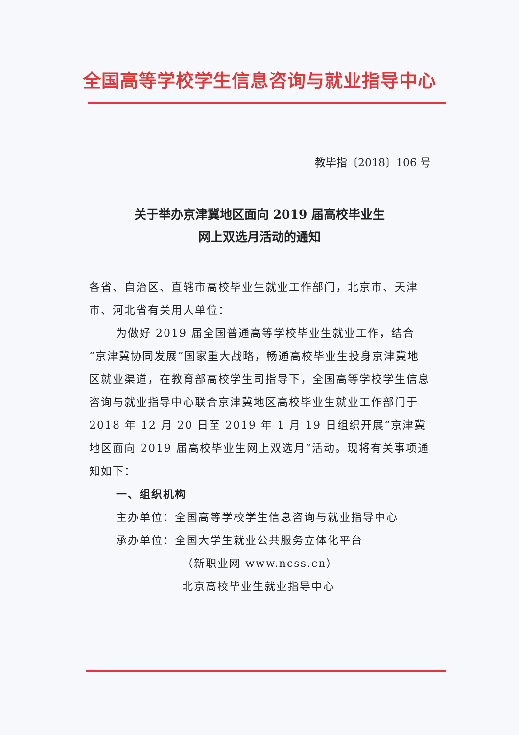全国高等学校学生信息咨询与就业指导中心
教毕指〔2018〕106 号
关于举办京津冀地区面向 2019 届高校毕业生
网上双选月活动的通知
各省、自治区、直辖市高校毕业生就业工作部门，北京市、天津市、河北省有关用人单位：
为做好 2019 届全国普通高等学校毕业生就业工作，结合“京津冀协同发展”国家重大战略，畅通高校毕业生投身京津冀地区就业渠道，在教育部高校学生司指导下，全国高等学校学生信息咨询与就业指导中心联合京津冀地区高校毕业生就业工作部门于 2018 年 12 月 20 日至 2019 年 1 月 19 日组织开展“京津冀地区面向 2019 届高校毕业生网上双选月”活动。现将有关事项通知如下：
一、组织机构
主办单位：全国高等学校学生信息咨询与就业指导中心
承办单位：全国大学生就业公共服务立体化平台
（新职业网 www.ncss.cn）
北京高校毕业生就业指导中心